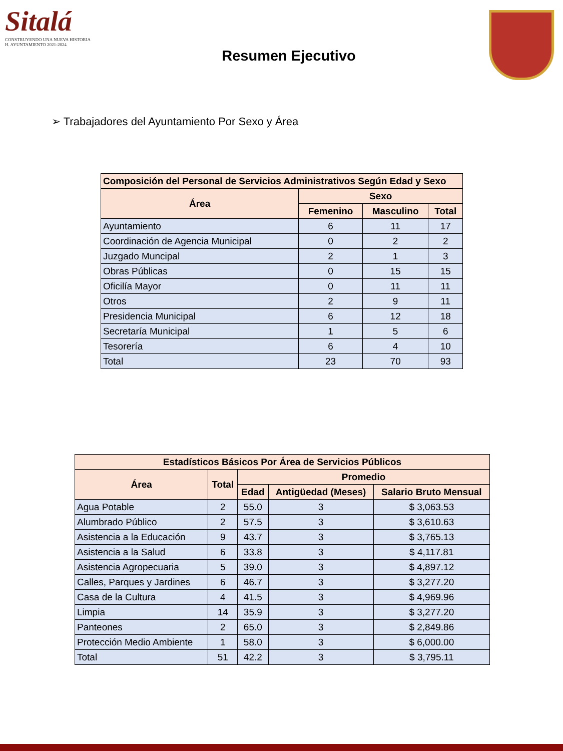Sitalá
CONSTRUYENDO UNA NUEVA HISTORIA
H. AYUNTAMIENTO 2021-2024
Resumen Ejecutivo
➢ Trabajadores del Ayuntamiento Por Sexo y Área
| Composición del Personal de Servicios Administrativos Según Edad y Sexo | | | |
| --- | --- | --- | --- |
| Área | Sexo | | |
| | Femenino | Masculino | Total |
| Ayuntamiento | 6 | 11 | 17 |
| Coordinación de Agencia Municipal | 0 | 2 | 2 |
| Juzgado Muncipal | 2 | 1 | 3 |
| Obras Públicas | 0 | 15 | 15 |
| Oficilía Mayor | 0 | 11 | 11 |
| Otros | 2 | 9 | 11 |
| Presidencia Municipal | 6 | 12 | 18 |
| Secretaría Municipal | 1 | 5 | 6 |
| Tesorería | 6 | 4 | 10 |
| Total | 23 | 70 | 93 |
| Estadísticos Básicos Por Área de Servicios Públicos | | | | |
| --- | --- | --- | --- | --- |
| Área | Total | Promedio | | |
| | | Edad | Antigüedad (Meses) | Salario Bruto Mensual |
| Agua Potable | 2 | 55.0 | 3 | $ 3,063.53 |
| Alumbrado Público | 2 | 57.5 | 3 | $ 3,610.63 |
| Asistencia a la Educación | 9 | 43.7 | 3 | $ 3,765.13 |
| Asistencia a la Salud | 6 | 33.8 | 3 | $ 4,117.81 |
| Asistencia Agropecuaria | 5 | 39.0 | 3 | $ 4,897.12 |
| Calles, Parques y Jardines | 6 | 46.7 | 3 | $ 3,277.20 |
| Casa de la Cultura | 4 | 41.5 | 3 | $ 4,969.96 |
| Limpia | 14 | 35.9 | 3 | $ 3,277.20 |
| Panteones | 2 | 65.0 | 3 | $ 2,849.86 |
| Protección Medio Ambiente | 1 | 58.0 | 3 | $ 6,000.00 |
| Total | 51 | 42.2 | 3 | $ 3,795.11 |